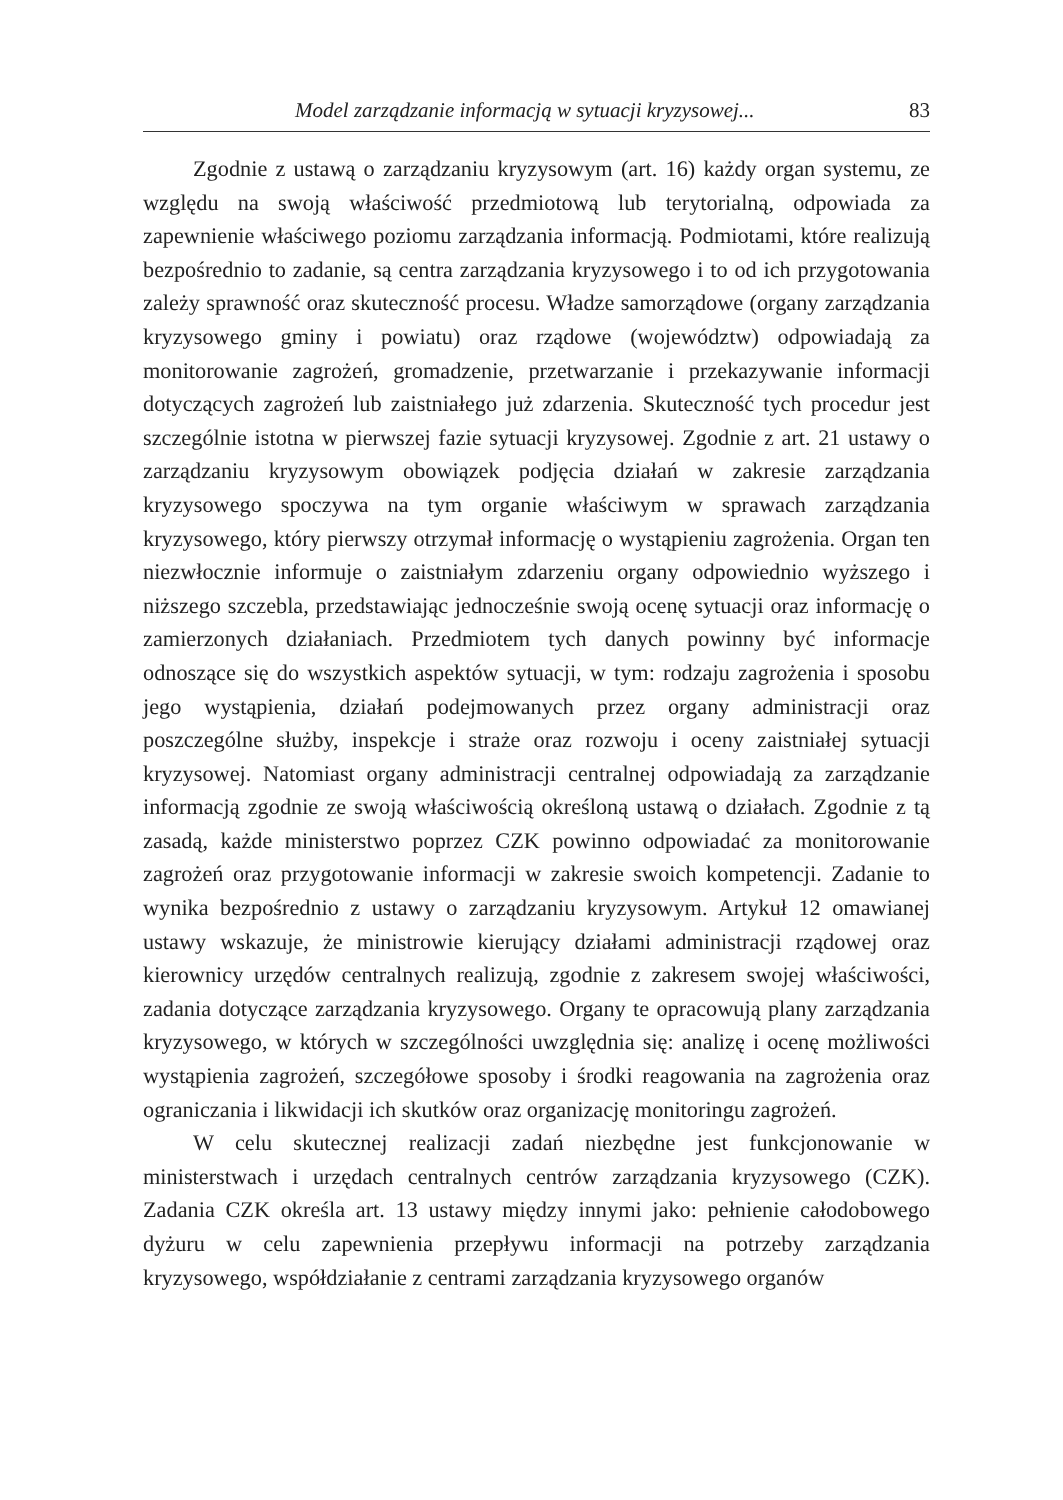Model zarządzanie informacją w sytuacji kryzysowej... 83
Zgodnie z ustawą o zarządzaniu kryzysowym (art. 16) każdy organ systemu, ze względu na swoją właściwość przedmiotową lub terytorialną, odpowiada za zapewnienie właściwego poziomu zarządzania informacją. Podmiotami, które realizują bezpośrednio to zadanie, są centra zarządzania kryzysowego i to od ich przygotowania zależy sprawność oraz skuteczność procesu. Władze samorządowe (organy zarządzania kryzysowego gminy i powiatu) oraz rządowe (województw) odpowiadają za monitorowanie zagrożeń, gromadzenie, przetwarzanie i przekazywanie informacji dotyczących zagrożeń lub zaistniałego już zdarzenia. Skuteczność tych procedur jest szczególnie istotna w pierwszej fazie sytuacji kryzysowej. Zgodnie z art. 21 ustawy o zarządzaniu kryzysowym obowiązek podjęcia działań w zakresie zarządzania kryzysowego spoczywa na tym organie właściwym w sprawach zarządzania kryzysowego, który pierwszy otrzymał informację o wystąpieniu zagrożenia. Organ ten niezwłocznie informuje o zaistniałym zdarzeniu organy odpowiednio wyższego i niższego szczebla, przedstawiając jednocześnie swoją ocenę sytuacji oraz informację o zamierzonych działaniach. Przedmiotem tych danych powinny być informacje odnoszące się do wszystkich aspektów sytuacji, w tym: rodzaju zagrożenia i sposobu jego wystąpienia, działań podejmowanych przez organy administracji oraz poszczególne służby, inspekcje i straże oraz rozwoju i oceny zaistniałej sytuacji kryzysowej. Natomiast organy administracji centralnej odpowiadają za zarządzanie informacją zgodnie ze swoją właściwością określoną ustawą o działach. Zgodnie z tą zasadą, każde ministerstwo poprzez CZK powinno odpowiadać za monitorowanie zagrożeń oraz przygotowanie informacji w zakresie swoich kompetencji. Zadanie to wynika bezpośrednio z ustawy o zarządzaniu kryzysowym. Artykuł 12 omawianej ustawy wskazuje, że ministrowie kierujący działami administracji rządowej oraz kierownicy urzędów centralnych realizują, zgodnie z zakresem swojej właściwości, zadania dotyczące zarządzania kryzysowego. Organy te opracowują plany zarządzania kryzysowego, w których w szczególności uwzględnia się: analizę i ocenę możliwości wystąpienia zagrożeń, szczegółowe sposoby i środki reagowania na zagrożenia oraz ograniczania i likwidacji ich skutków oraz organizację monitoringu zagrożeń.
W celu skutecznej realizacji zadań niezbędne jest funkcjonowanie w ministerstwach i urzędach centralnych centrów zarządzania kryzysowego (CZK). Zadania CZK określa art. 13 ustawy między innymi jako: pełnienie całodobowego dyżuru w celu zapewnienia przepływu informacji na potrzeby zarządzania kryzysowego, współdziałanie z centrami zarządzania kryzysowego organów